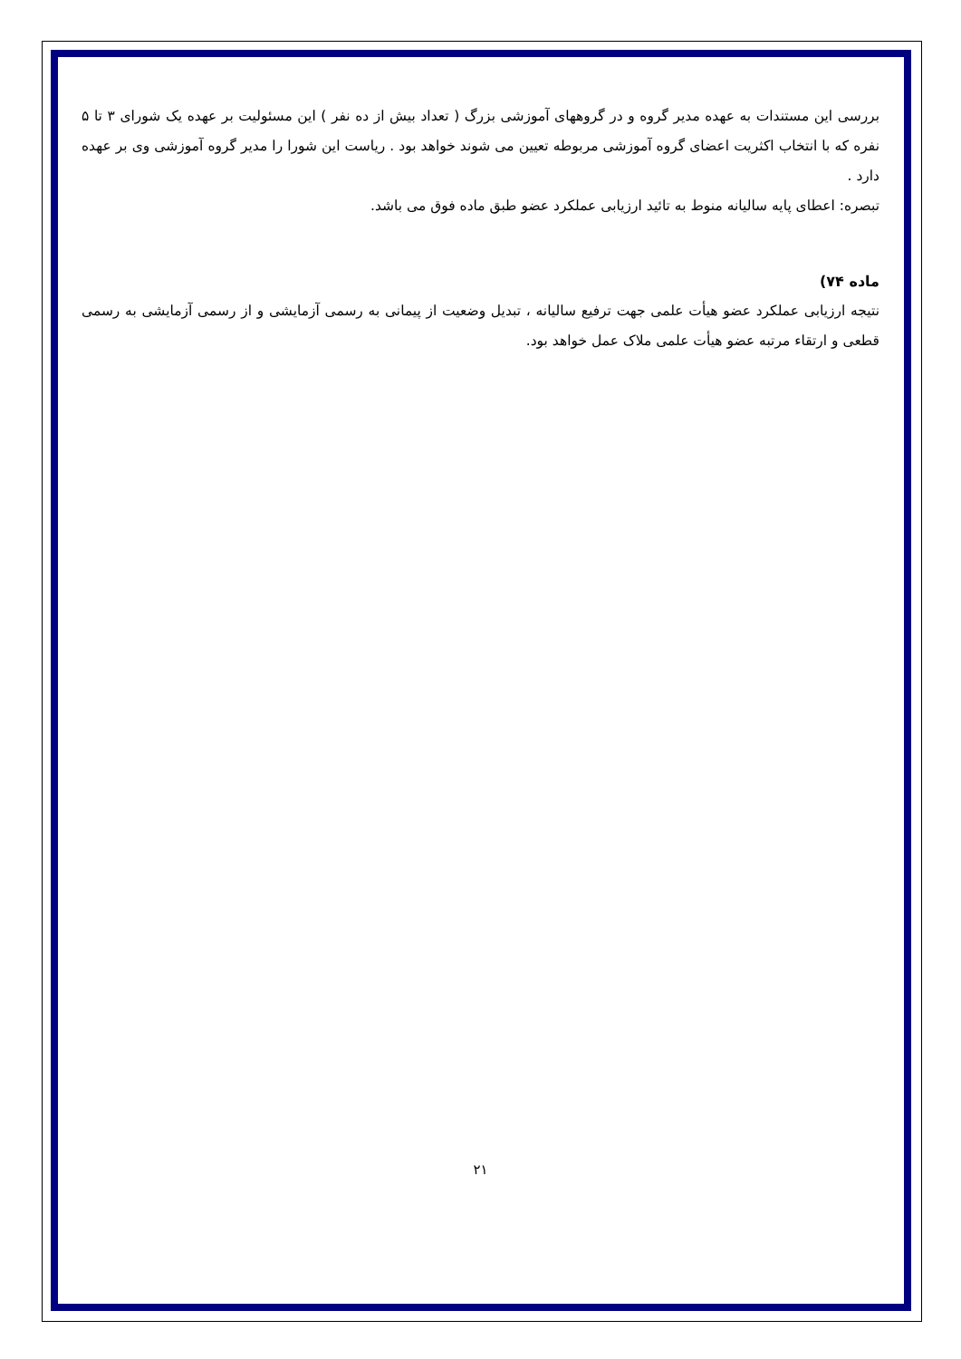بررسی این مستندات به عهده مدیر گروه و در گروههای آموزشی بزرگ ( تعداد بیش از ده نفر ) این مسئولیت بر عهده یک شورای ۳ تا ۵ نفره که با انتخاب اکثریت اعضای گروه آموزشی مربوطه تعیین می شوند خواهد بود . ریاست این شورا را مدیر گروه آموزشی وی بر عهده دارد .
تبصره: اعطای پایه سالیانه منوط به تائید ارزیابی عملکرد عضو طبق ماده فوق می باشد.
ماده ۷۴)
نتیجه ارزیابی عملکرد عضو هیأت علمی جهت ترفیع سالیانه ، تبدیل وضعیت از پیمانی به رسمی آزمایشی و از رسمی آزمایشی به رسمی قطعی و ارتقاء مرتبه عضو هیأت علمی ملاک عمل خواهد بود.
۲۱